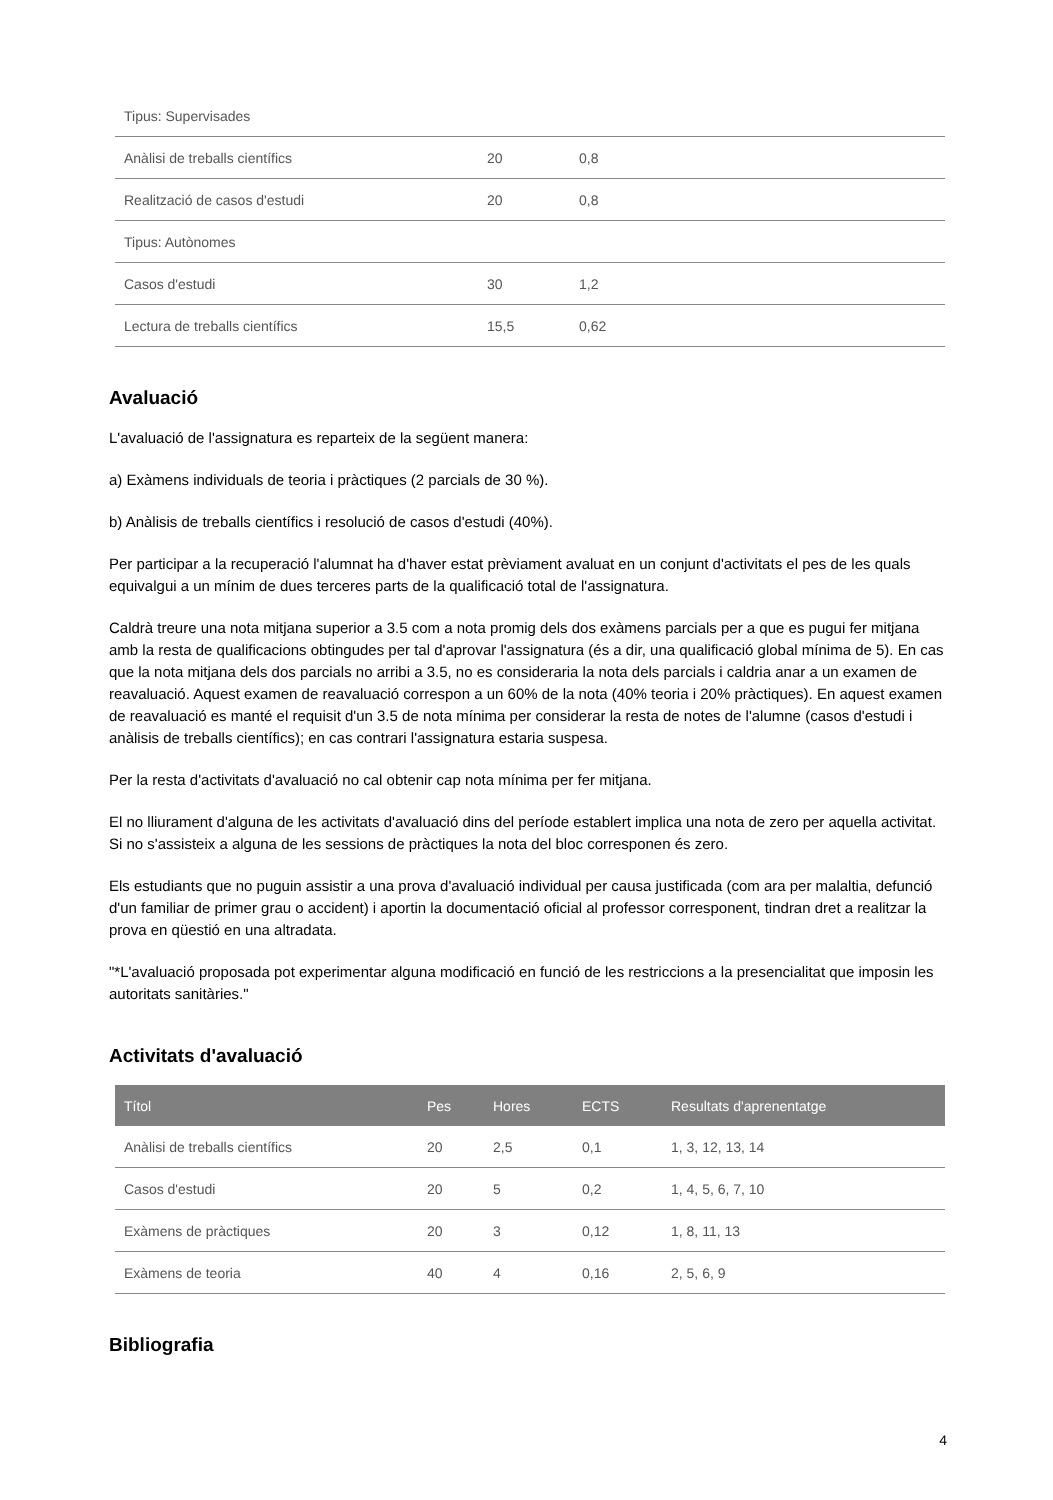| Tipus: Supervisades | | | |
| Anàlisi de treballs científics | 20 | 0,8 | |
| Realització de casos d'estudi | 20 | 0,8 | |
| Tipus: Autònomes | | | |
| Casos d'estudi | 30 | 1,2 | |
| Lectura de treballs científics | 15,5 | 0,62 | |
Avaluació
L'avaluació de l'assignatura es reparteix de la següent manera:
a) Exàmens individuals de teoria i pràctiques (2 parcials de 30 %).
b) Anàlisis de treballs científics i resolució de casos d'estudi (40%).
Per participar a la recuperació l'alumnat ha d'haver estat prèviament avaluat en un conjunt d'activitats el pes de les quals equivalgui a un mínim de dues terceres parts de la qualificació total de l'assignatura.
Caldrà treure una nota mitjana superior a 3.5 com a nota promig dels dos exàmens parcials per a que es pugui fer mitjana amb la resta de qualificacions obtingudes per tal d'aprovar l'assignatura (és a dir, una qualificació global mínima de 5). En cas que la nota mitjana dels dos parcials no arribi a 3.5, no es consideraria la nota dels parcials i caldria anar a un examen de reavaluació. Aquest examen de reavaluació correspon a un 60% de la nota (40% teoria i 20% pràctiques). En aquest examen de reavaluació es manté el requisit d'un 3.5 de nota mínima per considerar la resta de notes de l'alumne (casos d'estudi i anàlisis de treballs científics); en cas contrari l'assignatura estaria suspesa.
Per la resta d'activitats d'avaluació no cal obtenir cap nota mínima per fer mitjana.
El no lliurament d'alguna de les activitats d'avaluació dins del període establert implica una nota de zero per aquella activitat. Si no s'assisteix a alguna de les sessions de pràctiques la nota del bloc corresponen és zero.
Els estudiants que no puguin assistir a una prova d'avaluació individual per causa justificada (com ara per malaltia, defunció d'un familiar de primer grau o accident) i aportin la documentació oficial al professor corresponent, tindran dret a realitzar la prova en qüestió en una altradata.
"*L'avaluació proposada pot experimentar alguna modificació en funció de les restriccions a la presencialitat que imposin les autoritats sanitàries."
Activitats d'avaluació
| Títol | Pes | Hores | ECTS | Resultats d'aprenentatge |
| --- | --- | --- | --- | --- |
| Anàlisi de treballs científics | 20 | 2,5 | 0,1 | 1, 3, 12, 13, 14 |
| Casos d'estudi | 20 | 5 | 0,2 | 1, 4, 5, 6, 7, 10 |
| Exàmens de pràctiques | 20 | 3 | 0,12 | 1, 8, 11, 13 |
| Exàmens de teoria | 40 | 4 | 0,16 | 2, 5, 6, 9 |
Bibliografia
4